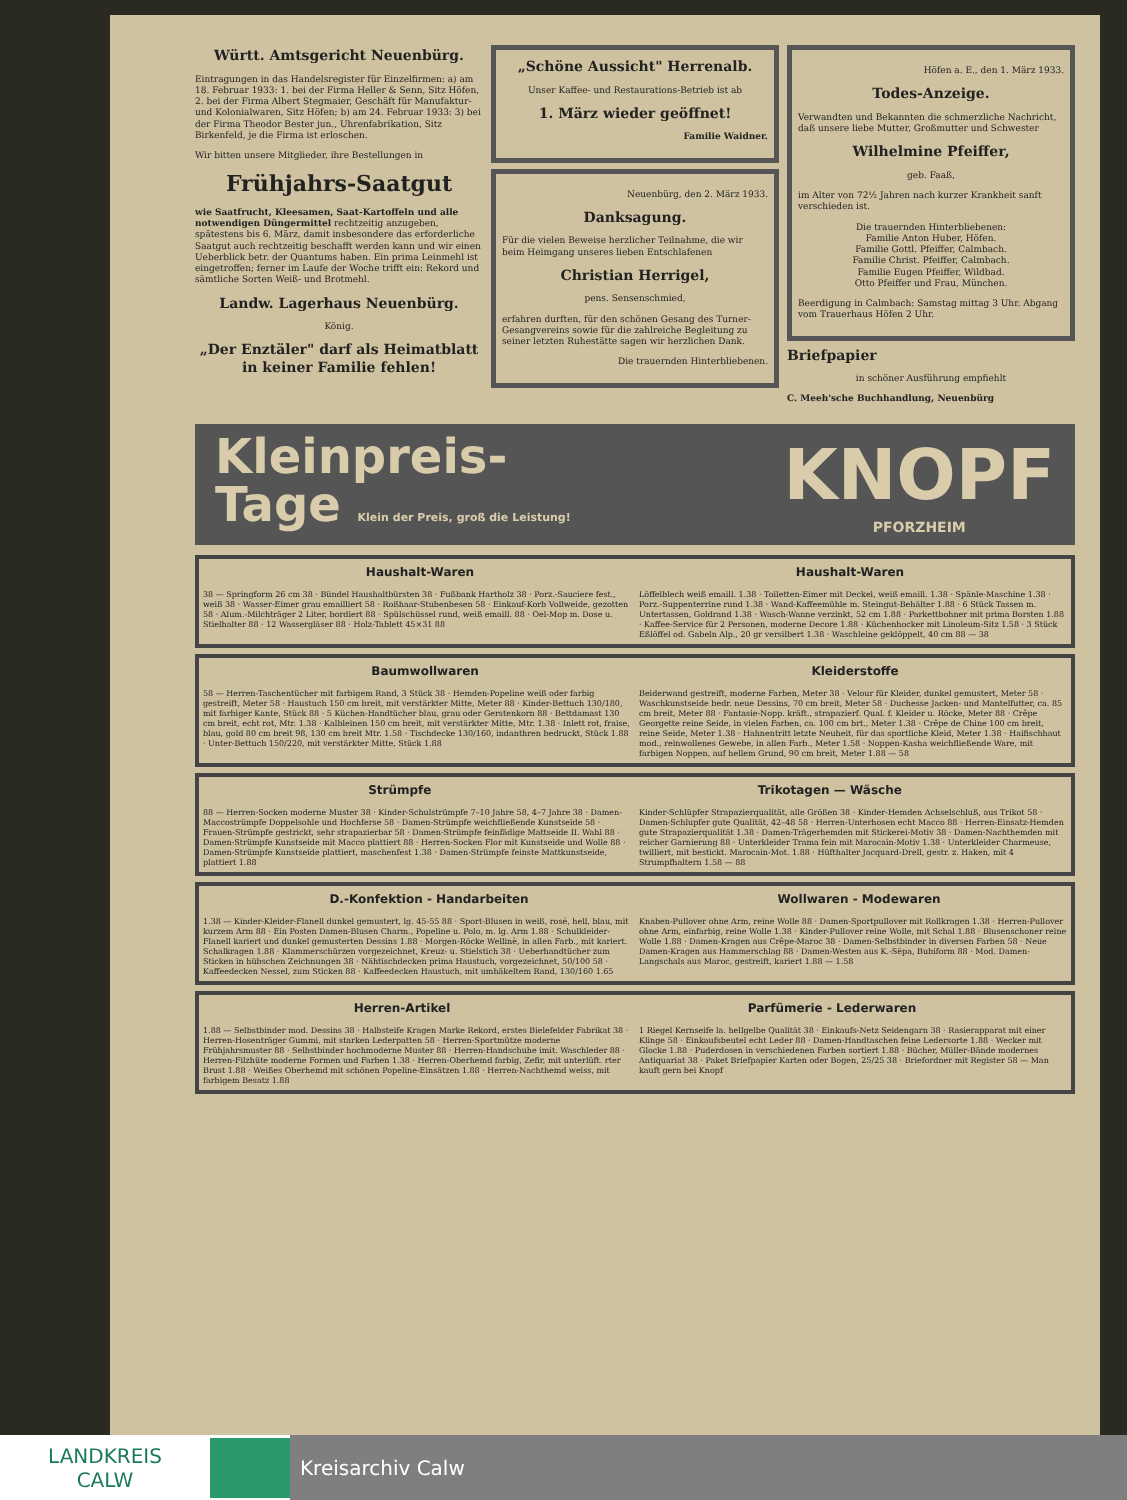Württ. Amtsgericht Neuenbürg.
Eintragungen in das Handelsregister für Einzelfirmen: a) am 18. Februar 1933: 1. bei der Firma Heller & Senn, Sitz Höfen, 2. bei der Firma Albert Stegmaier, Geschäft für Manufaktur- und Kolonialwaren, Sitz Höfen; b) am 24. Februar 1933: 3) bei der Firma Theodor Bester jun., Uhrenfabrikation, Sitz Birkenfeld, je die Firma ist erloschen.
Wir bitten unsere Mitglieder, ihre Bestellungen in
Frühjahrs-Saatgut
wie Saatfrucht, Kleesamen, Saat-Kartoffeln und alle notwendigen Düngermittel rechtzeitig anzugeben, spätestens bis 6. März, damit insbesondere das erforderliche Saatgut auch rechtzeitig beschafft werden kann und wir einen Ueberblick betr. der Quantums haben. Ein prima Leinmehl ist eingetroffen; ferner im Laufe der Woche trifft ein: Rekord und sämtliche Sorten Weiß- und Brotmehl.
Landw. Lagerhaus Neuenbürg.
König.
„Der Enztäler" darf als Heimatblatt in keiner Familie fehlen!
„Schöne Aussicht" Herrenalb.
Unser Kaffee- und Restaurations-Betrieb ist ab
1. März wieder geöffnet!
Familie Waidner.
Neuenbürg, den 2. März 1933.
Danksagung.
Für die vielen Beweise herzlicher Teilnahme, die wir beim Heimgang unseres lieben Entschlafenen
Christian Herrigel,
pens. Sensenschmied,
erfahren durften, für den schönen Gesang des Turner-Gesangvereins sowie für die zahlreiche Begleitung zu seiner letzten Ruhestätte sagen wir herzlichen Dank.
Die trauernden Hinterbliebenen.
Höfen a. E., den 1. März 1933.
Todes-Anzeige.
Verwandten und Bekannten die schmerzliche Nachricht, daß unsere liebe Mutter, Großmutter und Schwester
Wilhelmine Pfeiffer,
geb. Faaß,
im Alter von 72½ Jahren nach kurzer Krankheit sanft verschieden ist.
Die trauernden Hinterbliebenen:
Familie Anton Huber, Höfen.
Familie Gottl. Pfeiffer, Calmbach.
Familie Christ. Pfeiffer, Calmbach.
Familie Eugen Pfeiffer, Wildbad.
Otto Pfeiffer und Frau, München.
Beerdigung in Calmbach: Samstag mittag 3 Uhr. Abgang vom Trauerhaus Höfen 2 Uhr.
Briefpapier
in schöner Ausführung empfiehlt
C. Meeh'sche Buchhandlung, Neuenbürg
Kleinpreis-
Tage Klein der Preis, groß die Leistung!
KNOPF
PFORZHEIM
Haushalt-Waren Haushalt-Waren
38 — Springform 26 cm 38 · Bündel Haushaltbürsten 38 · Fußbank Hartholz 38 · Porz.-Sauciere fest., weiß 38 · Wasser-Eimer grau emailliert 58 · Roßhaar-Stubenbesen 58 · Einkauf-Korb Vollweide, gezotten 58 · Alum.-Milchträger 2 Liter, bordiert 88 · Spülschüssel rund, weiß emaill. 88 · Oel-Mop m. Dose u. Stielhalter 88 · 12 Wassergläser 88 · Holz-Tablett 45×31 88
Löffelblech weiß emaill. 1.38 · Toiletten-Eimer mit Deckel, weiß emaill. 1.38 · Spänle-Maschine 1.38 · Porz.-Suppenterrine rund 1.38 · Wand-Kaffeemühle m. Steingut-Behälter 1.88 · 6 Stück Tassen m. Untertassen, Goldrand 1.38 · Wasch-Wanne verzinkt, 52 cm 1.88 · Parkettbohner mit prima Borsten 1.88 · Kaffee-Service für 2 Personen, moderne Decore 1.88 · Küchenhocker mit Linoleum-Sitz 1.58 · 3 Stück Eßlöffel od. Gabeln Alp., 20 gr versilbert 1.38 · Waschleine geklöppelt, 40 cm 88 — 38
Baumwollwaren Kleiderstoffe
58 — Herren-Taschentücher mit farbigem Rand, 3 Stück 38 · Hemden-Popeline weiß oder farbig gestreift, Meter 58 · Haustuch 150 cm breit, mit verstärkter Mitte, Meter 88 · Kinder-Bettuch 130/180, mit farbiger Kante, Stück 88 · 5 Küchen-Handtücher blau, grau oder Gerstenkorn 88 · Bettdamast 130 cm breit, echt rot, Mtr. 1.38 · Kalbleinen 150 cm breit, mit verstärkter Mitte, Mtr. 1.38 · Inlett rot, fraise, blau, gold 80 cm breit 98, 130 cm breit Mtr. 1.58 · Tischdecke 130/160, indanthren bedruckt, Stück 1.88 · Unter-Bettuch 150/220, mit verstärkter Mitte, Stück 1.88
Beiderwand gestreift, moderne Farben, Meter 38 · Velour für Kleider, dunkel gemustert, Meter 58 · Waschkunstseide bedr. neue Dessins, 70 cm breit, Meter 58 · Duchesse Jacken- und Mantelfutter, ca. 85 cm breit, Meter 88 · Fantasie-Nopp. kräft., strapazierf. Qual. f. Kleider u. Röcke, Meter 88 · Crêpe Georgette reine Seide, in vielen Farben, ca. 100 cm brt., Meter 1.38 · Crêpe de Chine 100 cm breit, reine Seide, Meter 1.38 · Hahnentritt letzte Neuheit, für das sportliche Kleid, Meter 1.38 · Haifischhaut mod., reinwollenes Gewebe, in allen Farb., Meter 1.58 · Noppen-Kasha weichfließende Ware, mit farbigen Noppen, auf hellem Grund, 90 cm breit, Meter 1.88 — 58
Strümpfe Trikotagen — Wäsche
88 — Herren-Socken moderne Muster 38 · Kinder-Schulstrümpfe 7–10 Jahre 58, 4–7 Jahre 38 · Damen-Maccostrümpfe Doppelsohle und Hochferse 58 · Damen-Strümpfe weichfließende Kunstseide 58 · Frauen-Strümpfe gestrickt, sehr strapazierbar 58 · Damen-Strümpfe feinfädige Mattseide II. Wahl 88 · Damen-Strümpfe Kunstseide mit Macco plattiert 88 · Herren-Socken Flor mit Kunstseide und Wolle 88 · Damen-Strümpfe Kunstseide plattiert, maschenfest 1.38 · Damen-Strümpfe feinste Mattkunstseide, plattiert 1.88
Kinder-Schlüpfer Strapazierqualität, alle Größen 38 · Kinder-Hemden Achselschluß, aus Trikot 58 · Damen-Schlupfer gute Qualität, 42–48 58 · Herren-Unterhosen echt Macco 88 · Herren-Einsatz-Hemden gute Strapazierqualität 1.38 · Damen-Trägerhemden mit Stickerei-Motiv 38 · Damen-Nachthemden mit reicher Garnierung 88 · Unterkleider Trama fein mit Marocain-Motiv 1.38 · Unterkleider Charmeuse, twilliert, mit bestickt. Marocain-Mot. 1.88 · Hüfthalter Jacquard-Drell, gestr. z. Haken, mit 4 Strumpfhaltern 1.58 — 88
D.-Konfektion - Handarbeiten Wollwaren - Modewaren
1.38 — Kinder-Kleider-Flanell dunkel gemustert, lg. 45-55 88 · Sport-Blusen in weiß, rosé, hell, blau, mit kurzem Arm 88 · Ein Posten Damen-Blusen Charm., Popeline u. Polo, m. lg. Arm 1.88 · Schulkleider-Flanell kariert und dunkel gemusterten Dessins 1.88 · Morgen-Röcke Wellinè, in allen Farb., mit kariert. Schalkragen 1.88 · Klammerschürzen vorgezeichnet, Kreuz- u. Stielstich 38 · Ueberhandtücher zum Sticken in hübschen Zeichnungen 38 · Nähtischdecken prima Haustuch, vorgezeichnet, 50/100 58 · Kaffeedecken Nessel, zum Sticken 88 · Kaffeedecken Haustuch, mit umhäkeltem Rand, 130/160 1.65
Knaben-Pullover ohne Arm, reine Wolle 88 · Damen-Sportpullover mit Rollkragen 1.38 · Herren-Pullover ohne Arm, einfarbig, reine Wolle 1.38 · Kinder-Pullover reine Wolle, mit Schal 1.88 · Blusenschoner reine Wolle 1.88 · Damen-Kragen aus Crêpe-Maroc 38 · Damen-Selbstbinder in diversen Farben 58 · Neue Damen-Kragen aus Hammerschlag 88 · Damen-Westen aus K.-Sëpa, Bubiform 88 · Mod. Damen-Langschals aus Maroc, gestreift, kariert 1.88 — 1.58
Herren-Artikel Parfümerie - Lederwaren
1.88 — Selbstbinder mod. Dessins 38 · Halbsteife Kragen Marke Rekord, erstes Bielefelder Fabrikat 38 · Herren-Hosenträger Gummi, mit starken Lederpatten 58 · Herren-Sportmütze moderne Frühjahrsmuster 88 · Selbstbinder hochmoderne Muster 88 · Herren-Handschuhe imit. Waschleder 88 · Herren-Filzhüte moderne Formen und Farben 1.38 · Herren-Oberhemd farbig, Zefir, mit unterlüft. rter Brust 1.88 · Weißes Oberhemd mit schönen Popeline-Einsätzen 1.88 · Herren-Nachthemd weiss, mit farbigem Besatz 1.88
1 Riegel Kernseife la. hellgelbe Qualität 38 · Einkaufs-Netz Seidengarn 38 · Rasierapparat mit einer Klinge 58 · Einkaufsbeutel echt Leder 88 · Damen-Handtaschen feine Ledersorte 1.88 · Wecker mit Glocke 1.88 · Puderdosen in verschiedenen Farben sortiert 1.88 · Bücher, Müller-Bände modernes Antiquariat 38 · Paket Briefpapier Karten oder Bogen, 25/25 38 · Briefordner mit Register 58 — Man kauft gern bei Knopf
LANDKREIS
CALW
Kreisarchiv Calw